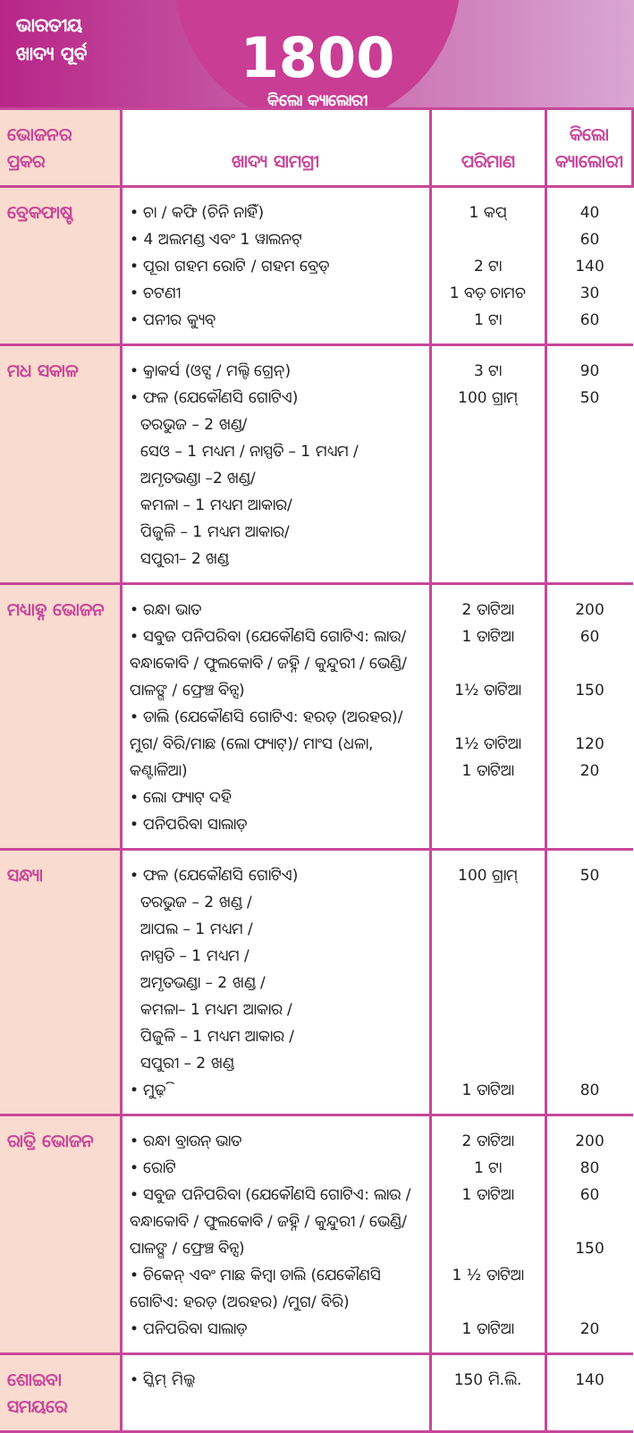ଭାରତୀୟ ଖାଦ୍ୟ ପୂର୍ବ
1800
କିଲୋ କ୍ୟାଲୋରୀ
| ଭୋଜନର ପ୍ରକର | ଖାଦ୍ୟ ସାମଗ୍ରୀ | ପରିମାଣ | କିଲୋ କ୍ୟାଲୋରୀ |
| --- | --- | --- | --- |
| ବ୍ରେକଫାଷ୍ଟ | • ଚା / କଫି (ଚିନି ନାହିଁ) • 4 ଅଲମଣ୍ଡ ଏବଂ 1 ୱାଲନଟ୍ • ପୂରା ଗହମ ରୋଟି / ଗହମ ବ୍ରେଡ୍ • ଚଟଣୀ • ପନୀର କ୍ୟୁବ୍ | 1 କପ୍ 2 ଟା 1 ବଡ଼ ଚାମଚ 1 ଟା | 40 60 140 30 60 |
| ମଧ ସକାଳ | • କ୍ରାକର୍ସ (ଓଟ୍ସ / ମଲ୍ଟି ଗ୍ରେନ୍) • ଫଳ (ଯେକୌଣସି ଗୋଟିଏ) ତରଭୁଜ – 2 ଖଣ୍ଡ/ ସେଓ – 1 ମଧ୍ୟମ / ନାସ୍ପତି – 1 ମଧ୍ୟମ / ଅମୃତଭଣ୍ଡା –2 ଖଣ୍ଡ/ କମଳା – 1 ମଧ୍ୟମ ଆକାର/ ପିଜୁଳି – 1 ମଧ୍ୟମ ଆକାର/ ସପୁରୀ– 2 ଖଣ୍ଡ | 3 ଟା 100 ଗ୍ରାମ୍ | 90 50 |
| ମଧ୍ୟାହ୍ନ ଭୋଜନ | • ରନ୍ଧା ଭାତ • ସବୁଜ ପନିପରିବା (ଯେକୌଣସି ଗୋଟିଏ: ଲାଉ/ ବନ୍ଧାକୋବି / ଫୁଲକୋବି / ଜହ୍ନି / କୁନ୍ଦୁରୀ / ଭେଣ୍ଡି/ ପାଳଙ୍ଗ / ଫ୍ରେଞ୍ଚ ବିନ୍ସ) • ଡାଲି (ଯେକୌଣସି ଗୋଟିଏ: ହରଡ଼ (ଅରହର)/ମୁଗ/ ବିରି/ମାଛ (ଲୋ ଫ୍ୟାଟ୍)/ ମାଂସ (ଧଳା, କଣ୍ଟାଳିଆ) • ଲୋ ଫ୍ୟାଟ୍ ଦହି • ପନିପରିବା ସାଲାଡ଼ | 2 ତାଟିଆ 1 ତାଟିଆ 1½ ତାଟିଆ 1½ ତାଟିଆ 1 ତାଟିଆ | 200 60 150 120 20 |
| ସନ୍ଧ୍ୟା | • ଫଳ (ଯେକୌଣସି ଗୋଟିଏ) ତରଭୁଜ – 2 ଖଣ୍ଡ / ଆପଲ – 1 ମଧ୍ୟମ / ନାସ୍ପତି – 1 ମଧ୍ୟମ / ଅମୃତଭଣ୍ଡା – 2 ଖଣ୍ଡ / କମଳା– 1 ମଧ୍ୟମ ଆକାର / ପିଜୁଳି – 1 ମଧ୍ୟମ ଆକାର / ସପୁରୀ – 2 ଖଣ୍ଡ • ମୁଢ଼ି | 100 ଗ୍ରାମ୍ 1 ତାଟିଆ | 50 80 |
| ରାତ୍ରି ଭୋଜନ | • ରନ୍ଧା ବ୍ରାଉନ୍ ଭାତ • ରୋଟି • ସବୁଜ ପନିପରିବା (ଯେକୌଣସି ଗୋଟିଏ: ଲାଉ / ବନ୍ଧାକୋବି / ଫୁଲକୋବି / ଜହ୍ନି / କୁନ୍ଦୁରୀ / ଭେଣ୍ଡି/ ପାଳଙ୍ଗ / ଫ୍ରେଞ୍ଚ ବିନ୍ସ) • ଚିକେନ୍ ଏବଂ ମାଛ କିମ୍ବା ଡାଲି (ଯେକୌଣସି ଗୋଟିଏ: ହରଡ଼ (ଅରହର) /ମୁଗ/ ବିରି) • ପନିପରିବା ସାଲାଡ଼ | 2 ତାଟିଆ 1 ଟା 1 ତାଟିଆ 1 ½ ତାଟିଆ 1 ତାଟିଆ | 200 80 60 150 20 |
| ଶୋଇବା ସମୟରେ | • ସ୍କିମ୍ ମିଲ୍କ | 150 ମି.ଲି. | 140 |